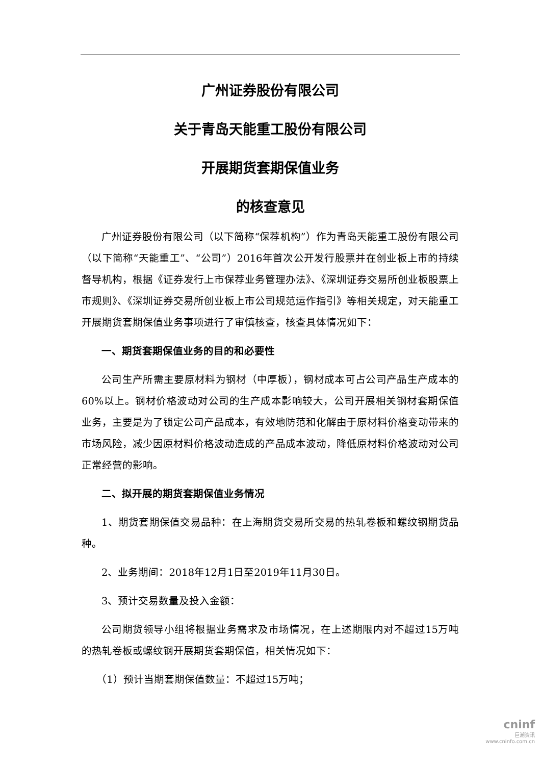广州证券股份有限公司
关于青岛天能重工股份有限公司
开展期货套期保值业务
的核查意见
广州证券股份有限公司（以下简称“保荐机构”）作为青岛天能重工股份有限公司（以下简称“天能重工”、“公司”）2016年首次公开发行股票并在创业板上市的持续督导机构，根据《证券发行上市保荐业务管理办法》、《深圳证券交易所创业板股票上市规则》、《深圳证券交易所创业板上市公司规范运作指引》等相关规定，对天能重工开展期货套期保值业务事项进行了审慎核查，核查具体情况如下：
一、期货套期保值业务的目的和必要性
公司生产所需主要原材料为钢材（中厚板），钢材成本可占公司产品生产成本的60%以上。钢材价格波动对公司的生产成本影响较大，公司开展相关钢材套期保值业务，主要是为了锁定公司产品成本，有效地防范和化解由于原材料价格变动带来的市场风险，减少因原材料价格波动造成的产品成本波动，降低原材料价格波动对公司正常经营的影响。
二、拟开展的期货套期保值业务情况
1、期货套期保值交易品种：在上海期货交易所交易的热轧卷板和螺纹钢期货品种。
2、业务期间：2018年12月1日至2019年11月30日。
3、预计交易数量及投入金额：
公司期货领导小组将根据业务需求及市场情况，在上述期限内对不超过15万吨的热轧卷板或螺纹钢开展期货套期保值，相关情况如下：
（1）预计当期套期保值数量：不超过15万吨；
cninf
巨潮资讯
www.cninfo.com.cn